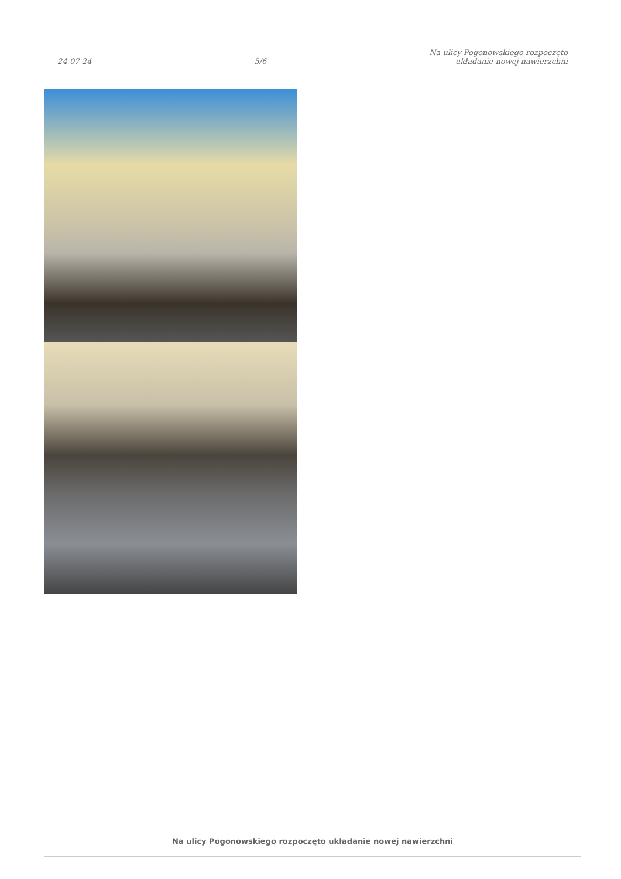24-07-24
5/6
Na ulicy Pogonowskiego rozpoczęto
układanie nowej nawierzchni
Na ulicy Pogonowskiego rozpoczęto układanie nowej nawierzchni